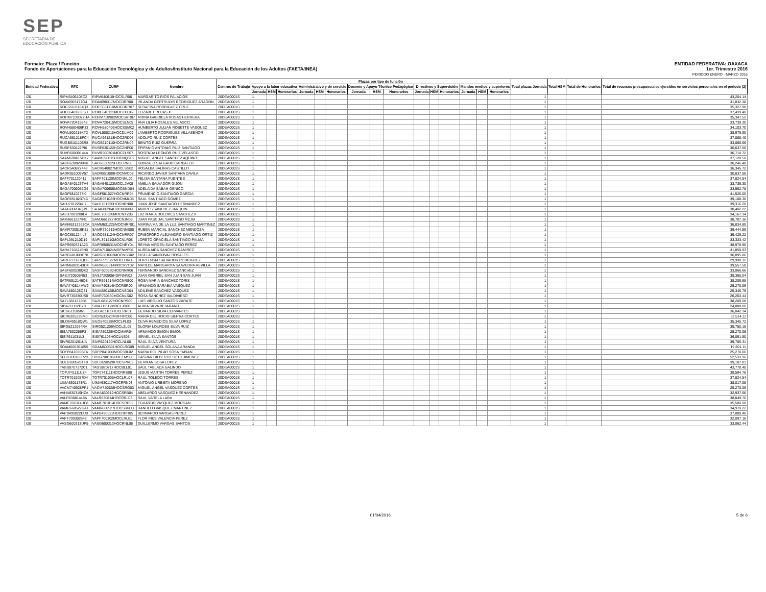SEP
SECRETARÍA DE
EDUCACIÓN PÚBLICA
Formato: Plaza / Función
Fondo de Aportaciones para la Educación Tecnológica y de Adultos/Instituto Nacional para la Educación de los Adultos (FAETA/INEA)
ENTIDAD FEDERATIVA: OAXACA
1er. Trimestre 2016
PERIODO ENERO - MARZO 2016
| Entidad Federativa | RFC | CURP | Nombre | Centros de Trabajo | Plazas por tipo de función | | | | | | | | | | | | | | | Total plazas Jornada | Total HSM | Total de Honorarios | Total de recursos presupuestales ejercidos en servicios personales en el periodo (2) |
| --- | --- | --- | --- | --- | --- | --- | --- | --- | --- | --- | --- | --- | --- | --- | --- | --- | --- | --- | --- | --- | --- | --- | --- |
| | | | | | Apoyo a la labor educativa | | | Administrativo y de servicio | | | Docente y Apoyo Técnico Pedagógico | | | Directivos y Supervisión | | | Mandos medios y superiores | | | | | | |
| | | | | | Jornada | HSM | Honorarios | Jornada | HSM | Honorarios | Jornada | HSM | Honorarios | Jornada | HSM | Honorarios | Jornada | HSM | Honorarios | | | | |
| I20 | RIPM6406108C2 | RIPM640610HOCSLR06 | MARGARITO RIOS PALACIOS | 20DEA0001S | 1 | | | | | | | | | | | | | | | 1 | | | 43,204.14 |
| I20 | ROAI6903177G4 | ROAI690317MOCDRR00 | IRLANDA GERTRUDIS RODRIGUEZ ARAGON | 20DEA0001S | 1 | | | | | | | | | | | | | | | 1 | | | 31,832.38 |
| I20 | ROCS5611184Q3 | ROCS561118MOCDRR07 | SERAFINA RODRIGUEZ CRUZ | 20DEA0001S | 1 | | | | | | | | | | | | | | | 1 | | | 35,327.98 |
| I20 | ROEL640123E63 | ROXE640123MOCJXL06 | ELIZABET ROJAS X | 20DEA0001S | 1 | | | | | | | | | | | | | | | 1 | | | 37,439.40 |
| I20 | ROHM7109022HA | ROHM710902MOCSRR07 | MIRNA GABRIELA ROSAS HERRERA | 20DEA0001S | 1 | | | | | | | | | | | | | | | 1 | | | 35,347.52 |
| I20 | ROVA720415948 | ROVA720415MOCSLN05 | ANA LILIA ROSALES VELASCO | 20DEA0001S | 1 | | | | | | | | | | | | | | | 1 | | | 33,739.30 |
| I20 | ROVH580406P33 | ROVH580406HOCSSM02 | HUMBERTO JULIAN ROSETTE VASQUEZ | 20DEA0001S | 1 | | | | | | | | | | | | | | | 1 | | | 34,103.70 |
| I20 | ROVL500215KT2 | ROVL500215HOCDLM09 | LAMBERTO RODRIGUEZ VILLASEÑOR | 20DEA0001S | 1 | | | | | | | | | | | | | | | 1 | | | 38,979.90 |
| I20 | RUCA661218PC4 | RUCA661218HOCZRD05 | ADOLFO RUIZ CORTES | 20DEA0001S | 1 | | | | | | | | | | | | | | | 1 | | | 37,088.40 |
| I20 | RUGB6101106R8 | RUGB610110HOCZRN06 | BENITO RUIZ GUERRA | 20DEA0001S | 1 | | | | | | | | | | | | | | | 1 | | | 33,066.66 |
| I20 | RUSE630122PI8 | RUSE630122HOCZNP00 | EPIFANIO ANTONIO RUIZ SANTIAGO | 20DEA0001S | 1 | | | | | | | | | | | | | | | 1 | | | 30,637.56 |
| I20 | RUVR60030144A | RUVR600301MOCZLS07 | ROSENDA LEONOR RUIZ VELASCO | 20DEA0001S | 1 | | | | | | | | | | | | | | | 1 | | | 36,710.72 |
| I20 | SAAM690615DK7 | SAAM690615HOCNQG02 | MIGUEL ANGEL SANCHEZ AQUINO | 20DEA0001S | 1 | | | | | | | | | | | | | | | 1 | | | 37,120.50 |
| I20 | SACG6309299K0 | SACG630929HJCLRN06 | GONZALO SALGADO CARBALLO | 20DEA0001S | 1 | | | | | | | | | | | | | | | 1 | | | 30,246.48 |
| I20 | SACR540827448 | SACR540827MOCLSS02 | ROSALBA SALINAS CASTILLO | 20DEA0001S | 1 | | | | | | | | | | | | | | | 1 | | | 36,345.72 |
| I20 | SADR851009V57 | SADR851009HOCNVC08 | RICARDO JAVIER SANTANA DAVILA | 20DEA0001S | 1 | | | | | | | | | | | | | | | 1 | | | 30,637.56 |
| I20 | SAFF701120411 | SAFF701120MOCNNL09 | FELISA SANTANA FUENTES | 20DEA0001S | 1 | | | | | | | | | | | | | | | 1 | | | 37,824.54 |
| I20 | SAGA640123TV4 | SAGA640123MOCLJM08 | AMELIA SALVADOR GIJON | 20DEA0001S | 1 | | | | | | | | | | | | | | | 1 | | | 33,739.30 |
| I20 | SAGA7006056G4 | SAGA700605MOCBND04 | ADELAIDA SABAH GENICO | 20DEA0001S | 1 | | | | | | | | | | | | | | | 1 | | | 33,562.78 |
| I20 | SAGF5810277I0 | SAGF581027HOCNRR04 | FRUMENCIO SANTIAGO GARCIA | 20DEA0001S | 1 | | | | | | | | | | | | | | | 1 | | | 41,526.00 |
| I20 | SAGR651023746 | SAGR651023HOCNML05 | RAUL SANTIAGO GOMEZ | 20DEA0001S | 1 | | | | | | | | | | | | | | | 1 | | | 39,108.30 |
| I20 | SAHJ7012204J7 | SAHJ701220HOCNRN00 | JUAN JOSE SANTIAGO HERNANDEZ | 20DEA0001S | 1 | | | | | | | | | | | | | | | 1 | | | 39,316.20 |
| I20 | SAJA680204QJ9 | SAJA680204HOCNRN09 | ANDRES SANCHEZ JARQUIN | 20DEA0001S | 1 | | | | | | | | | | | | | | | 1 | | | 38,402.22 |
| I20 | SALU7003208L4 | SAXL700320MOCNXZ06 | LUZ MARIA DOLORES SANCHEZ X | 20DEA0001S | 1 | | | | | | | | | | | | | | | 1 | | | 34,167.34 |
| I20 | SAMJ661227IN1 | SAMJ661227HOCNJN09 | JUAN PASCUAL SANTIAGO MEJIA | 20DEA0001S | 1 | | | | | | | | | | | | | | | 1 | | | 38,787.36 |
| I20 | SAMM6312263CA | SAMM631226MOCNRR01 | MARINA MA DE LA LUZ SANTIAGO MARTINEZ | 20DEA0001S | 1 | | | | | | | | | | | | | | | 1 | | | 36,834.80 |
| I20 | SAMR730519K81 | SAMR730519HOCNNB00 | RUBEN MARCIAL SANCHEZ MENDOZA | 20DEA0001S | 1 | | | | | | | | | | | | | | | 1 | | | 39,444.59 |
| I20 | SAOC681124IL7 | SAOC681124HOCNRR07 | CRISOFORO ALEJANDRO SANTIAGO ORTIZ | 20DEA0001S | 1 | | | | | | | | | | | | | | | 1 | | | 39,429.22 |
| I20 | SAPL391210D19 | SAPL391210MOCNLR08 | LORETO GRACIELA SANTIAGO PALMA | 20DEA0001S | 1 | | | | | | | | | | | | | | | 1 | | | 33,333.42 |
| I20 | SAPR650531A23 | SAPR650531MOCNRY04 | REYNA VIRGEN SANTIAGO PEREZ | 20DEA0001S | 1 | | | | | | | | | | | | | | | 1 | | | 38,979.90 |
| I20 | SARA7108245N0 | SARA710824MDFNMR01 | AUREA AIDA SANCHEZ RAMIREZ | 20DEA0001S | 1 | | | | | | | | | | | | | | | 1 | | | 31,858.93 |
| I20 | SARG681003E78 | SARG681003MOCNSS02 | GISELA SANDOVAL ROSALES | 20DEA0001S | 1 | | | | | | | | | | | | | | | 1 | | | 36,895.86 |
| I20 | SARH771127QB6 | SARH771127MOCLDR06 | HORTENSIA SALVADOR RODRIGUEZ | 20DEA0001S | 1 | | | | | | | | | | | | | | | 1 | | | 29,998.12 |
| I20 | SARM6803143D4 | SARM680314MOCVVT02 | MATILDE MARGARITA SAAVEDRA REVILLA | 20DEA0001S | 1 | | | | | | | | | | | | | | | 1 | | | 39,557.58 |
| I20 | SASF600530QK2 | SASF600530HOCNNR06 | FERNANDO SANCHEZ SANCHEZ | 20DEA0001S | 1 | | | | | | | | | | | | | | | 1 | | | 33,066.66 |
| I20 | SASJ720505R53 | SASJ720505HDFNNN02 | JUAN GABRIEL SAN JUAN SAN JUAN | 20DEA0001S | 1 | | | | | | | | | | | | | | | 1 | | | 39,365.04 |
| I20 | SATR6912146Q8 | SATR691214MOCNRS00 | ROSA MARIA SANCHEZ TORIS | 20DEA0001S | 1 | | | | | | | | | | | | | | | 1 | | | 38,209.68 |
| I20 | SAVA740814HW2 | SAVA740814HOCRSR09 | ARMANDO SARABIA VASQUEZ | 20DEA0001S | 1 | | | | | | | | | | | | | | | 1 | | | 25,270.06 |
| I20 | SAVA880128Q31 | SAVA880128MOCNSD04 | ADILENE SANCHEZ VASQUEZ | 20DEA0001S | 1 | | | | | | | | | | | | | | | 1 | | | 25,346.76 |
| I20 | SAVR730830US0 | SAVR730830MOCNLS02 | ROSA SANCHEZ VALDIVIESO | 20DEA0001S | 1 | | | | | | | | | | | | | | | 1 | | | 26,263.44 |
| I20 | SAZL681127268 | SAZL681127HOCNRS06 | LUIS VIRGILIO SANTOS ZARATE | 20DEA0001S | 1 | | | | | | | | | | | | | | | 1 | | | 38,209.68 |
| I20 | SIBA711112PY8 | SIBA711112MOCLJR06 | AURIA SILVA BEJARANO | 20DEA0001S | 1 | | | | | | | | | | | | | | | 1 | | | 24,888.00 |
| I20 | SICG611105IN5 | SICG611105HOCLRR01 | GERARDO SILVA CERVANTES | 20DEA0001S | 1 | | | | | | | | | | | | | | | 1 | | | 36,842.34 |
| I20 | SICR630523SM0 | SICR630523MDFRRC00 | MARIA DEL ROCIO SIERRA CORTES | 20DEA0001S | 1 | | | | | | | | | | | | | | | 1 | | | 32,514.11 |
| I20 | SILO640518QW1 | SILO640518MOCLPL03 | OLIVA REMEDIOS SILVA LOPEZ | 20DEA0001S | 1 | | | | | | | | | | | | | | | 1 | | | 35,345.72 |
| I20 | SIRG5212064RA | SIRG521206MOCLZL05 | GLORIA LOURDES SILVA RUIZ | 20DEA0001S | 1 | | | | | | | | | | | | | | | 1 | | | 39,750.18 |
| I20 | SISA7802256P3 | SISA780225HOCMMR04 | ARMANDO SIMON SIMON | 20DEA0001S | 1 | | | | | | | | | | | | | | | 1 | | | 25,270.06 |
| I20 | SISI7611031L3 | SISI761103HOCLNS05 | ISRAEL SILVA SANTOS | 20DEA0001S | 1 | | | | | | | | | | | | | | | 1 | | | 36,091.50 |
| I20 | SIVR6201201UA | SIVR620120HOCLNL06 | RAUL SILVA VENTURA | 20DEA0001S | 1 | | | | | | | | | | | | | | | 1 | | | 39,765.31 |
| I20 | SOAM600301855 | SOAM600301HOCLRG09 | MIGUEL ANGEL SOLANA ARANDA | 20DEA0001S | 1 | | | | | | | | | | | | | | | 1 | | | 19,201.11 |
| I20 | SOFP841030BTA | SOFP841030MOCSBL02 | MARIA DEL PILAR SOSA FABIAN | 20DEA0001S | 1 | | | | | | | | | | | | | | | 1 | | | 25,270.06 |
| I20 | SOJG700106RZ3 | SOJG700106HOCTMS08 | GASPAR GILBERTO SOTO JIMENEZ | 20DEA0001S | 1 | | | | | | | | | | | | | | | 1 | | | 52,533.96 |
| I20 | SOLG690528TF0 | SOLG690528HOCSPR03 | GERMAN SOSA LOPEZ | 20DEA0001S | 1 | | | | | | | | | | | | | | | 1 | | | 39,187.81 |
| I20 | TAGS8707172C1 | TAGS870717HOCBLL01 | SAUL TABLADA GALINDO | 20DEA0001S | 1 | | | | | | | | | | | | | | | 1 | | | 43,778.40 |
| I20 | TOPJ741111UZ4 | TOPJ741111HOCRRS00 | JESUS MARTIN TORRES PEREZ | 20DEA0001S | 1 | | | | | | | | | | | | | | | 1 | | | 38,594.76 |
| I20 | TOTR7010057D4 | TOTR701005HOCLRL07 | RAUL TOLEDO TORRES | 20DEA0001S | 1 | | | | | | | | | | | | | | | 1 | | | 37,824.54 |
| I20 | UIMA6301173R1 | UIMA630117HOCRRN03 | ANTONIO URBIETA MORENO | 20DEA0001S | 1 | | | | | | | | | | | | | | | 1 | | | 38,017.08 |
| I20 | VACM740928PF1 | VACM740928HOCSRG03 | MIGUEL ANGEL VASQUEZ CORTES | 20DEA0001S | 1 | | | | | | | | | | | | | | | 1 | | | 25,270.06 |
| I20 | VAHA830319HZA | VAHA830319HOCSRB04 | ABELARDO VASQUEZ HERNANDEZ | 20DEA0001S | 1 | | | | | | | | | | | | | | | 1 | | | 32,937.66 |
| I20 | VALR63081448A | VALR630814HOCRRL03 | RAUL VARELA LARA | 20DEA0001S | 1 | | | | | | | | | | | | | | | 1 | | | 38,849.76 |
| I20 | VAME761014UF8 | VAME761014HOCSRD09 | EDUARDO VASQUEZ MORGAN | 20DEA0001S | 1 | | | | | | | | | | | | | | | 1 | | | 35,580.00 |
| I20 | VAMR660527UA1 | VAMR660527HOCSRN03 | RANULFO VASQUEZ MARTINEZ | 20DEA0001S | 1 | | | | | | | | | | | | | | | 1 | | | 34,970.22 |
| I20 | VAPB490822EU0 | VAPB490822HOCRRR05 | BERNARDO VARGAS PEREZ | 20DEA0001S | 1 | | | | | | | | | | | | | | | 1 | | | 37,088.40 |
| I20 | VAPF700302642 | VAPF700302MOCLRL01 | FLOR INES VALENCIA PEREZ | 20DEA0001S | 1 | | | | | | | | | | | | | | | 1 | | | 32,097.16 |
| I20 | VASG600313UP5 | VASG600313HOCRNL08 | GUILLERMO VARGAS SANTOS | 20DEA0001S | 1 | | | | | | | | | | | | | | | 1 | | | 33,062.44 |
01/04/2016 5 de 6